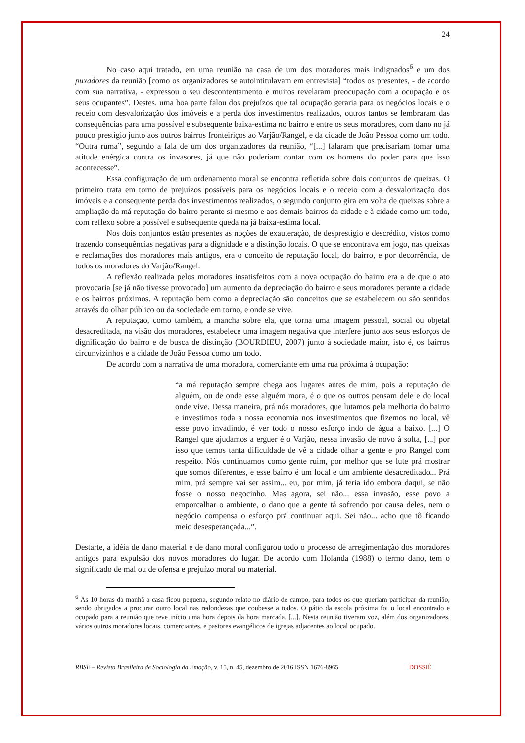24
No caso aqui tratado, em uma reunião na casa de um dos moradores mais indignados<sup>6</sup> e um dos puxadores da reunião [como os organizadores se autointitulavam em entrevista] “todos os presentes, - de acordo com sua narrativa, - expressou o seu descontentamento e muitos revelaram preocupação com a ocupação e os seus ocupantes”. Destes, uma boa parte falou dos prejuízos que tal ocupação geraria para os negócios locais e o receio com desvalorização dos imóveis e a perda dos investimentos realizados, outros tantos se lembraram das consequências para uma possível e subsequente baixa-estima no bairro e entre os seus moradores, com dano no já pouco prestígio junto aos outros bairros fronteiriços ao Varjão/Rangel, e da cidade de João Pessoa como um todo. “Outra ruma”, segundo a fala de um dos organizadores da reunião, “[...] falaram que precisariam tomar uma atitude enérgica contra os invasores, já que não poderiam contar com os homens do poder para que isso acontecesse”.
Essa configuração de um ordenamento moral se encontra refletida sobre dois conjuntos de queixas. O primeiro trata em torno de prejuízos possíveis para os negócios locais e o receio com a desvalorização dos imóveis e a consequente perda dos investimentos realizados, o segundo conjunto gira em volta de queixas sobre a ampliação da má reputação do bairro perante si mesmo e aos demais bairros da cidade e à cidade como um todo, com reflexo sobre a possível e subsequente queda na já baixa-estima local.
Nos dois conjuntos estão presentes as noções de exauteração, de desprestígio e descrédito, vistos como trazendo consequências negativas para a dignidade e a distinção locais. O que se encontrava em jogo, nas queixas e reclamações dos moradores mais antigos, era o conceito de reputação local, do bairro, e por decorrência, de todos os moradores do Varjão/Rangel.
A reflexão realizada pelos moradores insatisfeitos com a nova ocupação do bairro era a de que o ato provocaria [se já não tivesse provocado] um aumento da depreciação do bairro e seus moradores perante a cidade e os bairros próximos. A reputação bem como a depreciação são conceitos que se estabelecem ou são sentidos através do olhar público ou da sociedade em torno, e onde se vive.
A reputação, como também, a mancha sobre ela, que torna uma imagem pessoal, social ou objetal desacreditada, na visão dos moradores, estabelece uma imagem negativa que interfere junto aos seus esforços de dignificação do bairro e de busca de distinção (BOURDIEU, 2007) junto à sociedade maior, isto é, os bairros circunvizinhos e a cidade de João Pessoa como um todo.
De acordo com a narrativa de uma moradora, comerciante em uma rua próxima à ocupação:
“a má reputação sempre chega aos lugares antes de mim, pois a reputação de alguém, ou de onde esse alguém mora, é o que os outros pensam dele e do local onde vive. Dessa maneira, prá nós moradores, que lutamos pela melhoria do bairro e investimos toda a nossa economia nos investimentos que fizemos no local, vê esse povo invadindo, é ver todo o nosso esforço indo de água a baixo. [...] O Rangel que ajudamos a erguer é o Varjão, nessa invasão de novo à solta, [...] por isso que temos tanta dificuldade de vê a cidade olhar a gente e pro Rangel com respeito. Nós continuamos como gente ruim, por melhor que se lute prá mostrar que somos diferentes, e esse bairro é um local e um ambiente desacreditado... Prá mim, prá sempre vai ser assim... eu, por mim, já teria ido embora daqui, se não fosse o nosso negocinho. Mas agora, sei não... essa invasão, esse povo a emporcalhar o ambiente, o dano que a gente tá sofrendo por causa deles, nem o negócio compensa o esforço prá continuar aqui. Sei não... acho que tô ficando meio desesperançada...”.
Destarte, a idéia de dano material e de dano moral configurou todo o processo de arregimentação dos moradores antigos para expulsão dos novos moradores do lugar. De acordo com Holanda (1988) o termo dano, tem o significado de mal ou de ofensa e prejuízo moral ou material.
<sup>6</sup> Às 10 horas da manhã a casa ficou pequena, segundo relato no diário de campo, para todos os que queriam participar da reunião, sendo obrigados a procurar outro local nas redondezas que coubesse a todos. O pátio da escola próxima foi o local encontrado e ocupado para a reunião que teve início uma hora depois da hora marcada. [...]. Nesta reunião tiveram voz, além dos organizadores, vários outros moradores locais, comerciantes, e pastores evangélicos de igrejas adjacentes ao local ocupado.
RBSE – Revista Brasileira de Sociologia da Emoção, v. 15, n. 45, dezembro de 2016 ISSN 1676-8965 DOSSIÊ